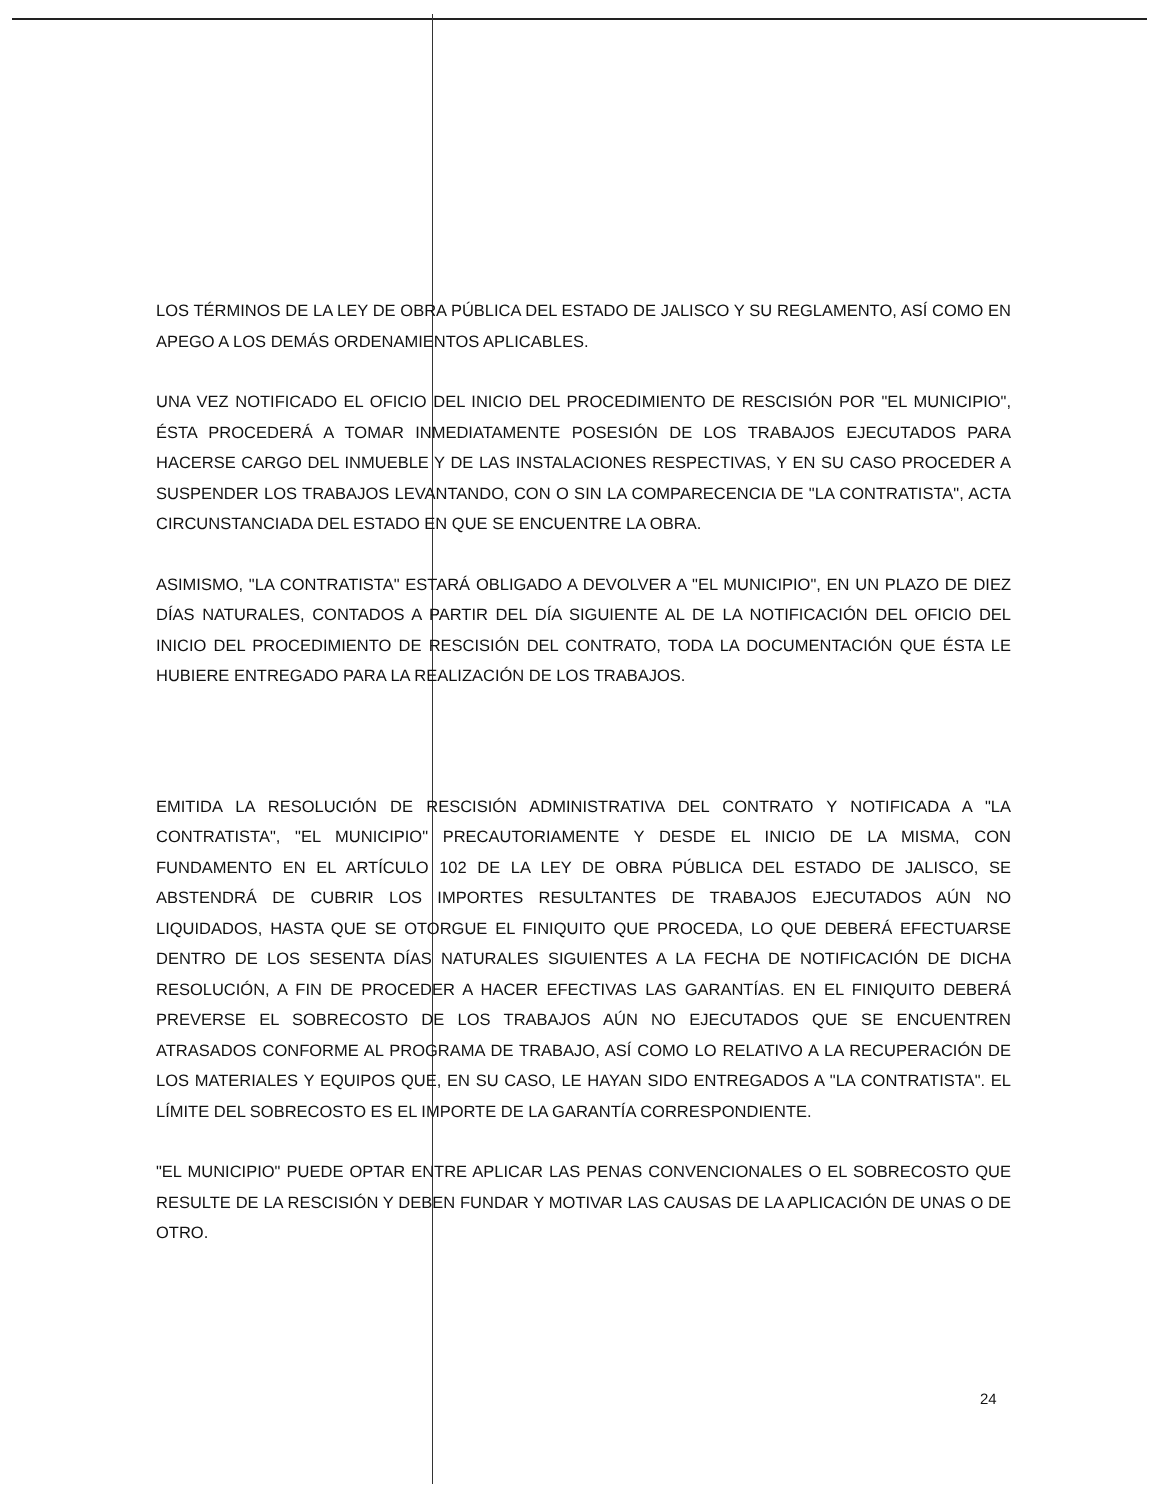LOS TÉRMINOS DE LA LEY DE OBRA PÚBLICA DEL ESTADO DE JALISCO Y SU REGLAMENTO, ASÍ COMO EN APEGO A LOS DEMÁS ORDENAMIENTOS APLICABLES.
UNA VEZ NOTIFICADO EL OFICIO DEL INICIO DEL PROCEDIMIENTO DE RESCISIÓN POR "EL MUNICIPIO", ÉSTA PROCEDERÁ A TOMAR INMEDIATAMENTE POSESIÓN DE LOS TRABAJOS EJECUTADOS PARA HACERSE CARGO DEL INMUEBLE Y DE LAS INSTALACIONES RESPECTIVAS, Y EN SU CASO PROCEDER A SUSPENDER LOS TRABAJOS LEVANTANDO, CON O SIN LA COMPARECENCIA DE "LA CONTRATISTA", ACTA CIRCUNSTANCIADA DEL ESTADO EN QUE SE ENCUENTRE LA OBRA.
ASIMISMO, "LA CONTRATISTA" ESTARÁ OBLIGADO A DEVOLVER A "EL MUNICIPIO", EN UN PLAZO DE DIEZ DÍAS NATURALES, CONTADOS A PARTIR DEL DÍA SIGUIENTE AL DE LA NOTIFICACIÓN DEL OFICIO DEL INICIO DEL PROCEDIMIENTO DE RESCISIÓN DEL CONTRATO, TODA LA DOCUMENTACIÓN QUE ÉSTA LE HUBIERE ENTREGADO PARA LA REALIZACIÓN DE LOS TRABAJOS.
EMITIDA LA RESOLUCIÓN DE RESCISIÓN ADMINISTRATIVA DEL CONTRATO Y NOTIFICADA A "LA CONTRATISTA", "EL MUNICIPIO" PRECAUTORIAMENTE Y DESDE EL INICIO DE LA MISMA, CON FUNDAMENTO EN EL ARTÍCULO 102 DE LA LEY DE OBRA PÚBLICA DEL ESTADO DE JALISCO, SE ABSTENDRÁ DE CUBRIR LOS IMPORTES RESULTANTES DE TRABAJOS EJECUTADOS AÚN NO LIQUIDADOS, HASTA QUE SE OTORGUE EL FINIQUITO QUE PROCEDA, LO QUE DEBERÁ EFECTUARSE DENTRO DE LOS SESENTA DÍAS NATURALES SIGUIENTES A LA FECHA DE NOTIFICACIÓN DE DICHA RESOLUCIÓN, A FIN DE PROCEDER A HACER EFECTIVAS LAS GARANTÍAS. EN EL FINIQUITO DEBERÁ PREVERSE EL SOBRECOSTO DE LOS TRABAJOS AÚN NO EJECUTADOS QUE SE ENCUENTREN ATRASADOS CONFORME AL PROGRAMA DE TRABAJO, ASÍ COMO LO RELATIVO A LA RECUPERACIÓN DE LOS MATERIALES Y EQUIPOS QUE, EN SU CASO, LE HAYAN SIDO ENTREGADOS A "LA CONTRATISTA". EL LÍMITE DEL SOBRECOSTO ES EL IMPORTE DE LA GARANTÍA CORRESPONDIENTE.
"EL MUNICIPIO" PUEDE OPTAR ENTRE APLICAR LAS PENAS CONVENCIONALES O EL SOBRECOSTO QUE RESULTE DE LA RESCISIÓN Y DEBEN FUNDAR Y MOTIVAR LAS CAUSAS DE LA APLICACIÓN DE UNAS O DE OTRO.
24